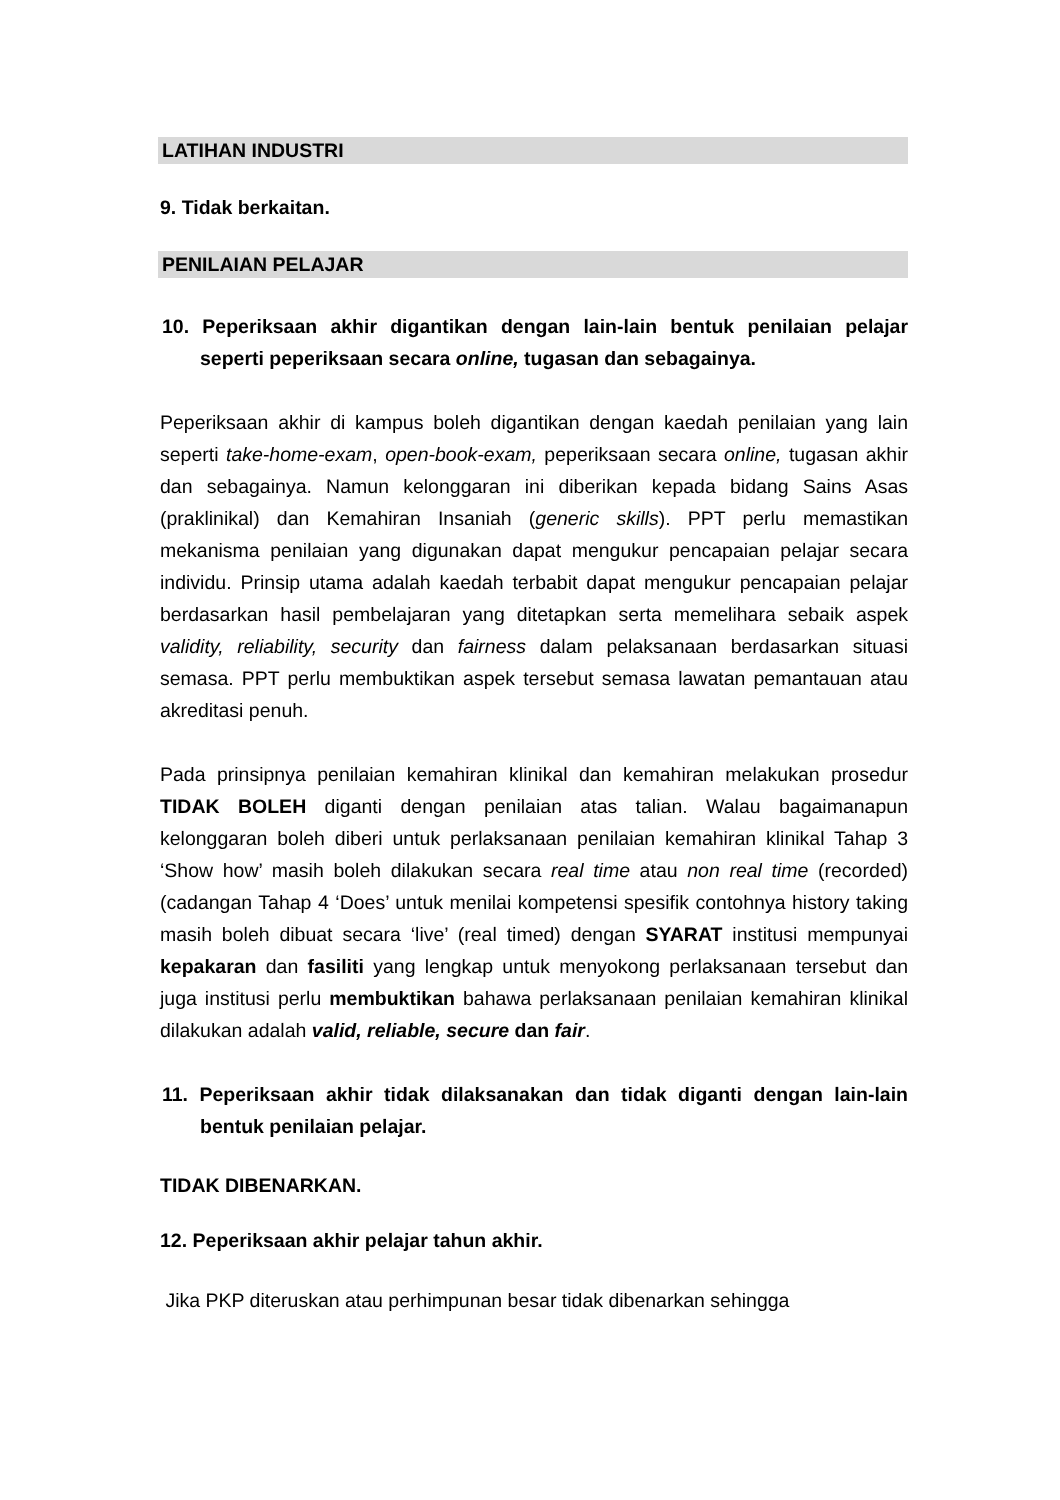LATIHAN INDUSTRI
9. Tidak berkaitan.
PENILAIAN PELAJAR
10. Peperiksaan akhir digantikan dengan lain-lain bentuk penilaian pelajar seperti peperiksaan secara online, tugasan dan sebagainya.
Peperiksaan akhir di kampus boleh digantikan dengan kaedah penilaian yang lain seperti take-home-exam, open-book-exam, peperiksaan secara online, tugasan akhir dan sebagainya. Namun kelonggaran ini diberikan kepada bidang Sains Asas (praklinikal) dan Kemahiran Insaniah (generic skills). PPT perlu memastikan mekanisma penilaian yang digunakan dapat mengukur pencapaian pelajar secara individu. Prinsip utama adalah kaedah terbabit dapat mengukur pencapaian pelajar berdasarkan hasil pembelajaran yang ditetapkan serta memelihara sebaik aspek validity, reliability, security dan fairness dalam pelaksanaan berdasarkan situasi semasa. PPT perlu membuktikan aspek tersebut semasa lawatan pemantauan atau akreditasi penuh.
Pada prinsipnya penilaian kemahiran klinikal dan kemahiran melakukan prosedur TIDAK BOLEH diganti dengan penilaian atas talian. Walau bagaimanapun kelonggaran boleh diberi untuk perlaksanaan penilaian kemahiran klinikal Tahap 3 ‘Show how’ masih boleh dilakukan secara real time atau non real time (recorded) (cadangan Tahap 4 ‘Does’ untuk menilai kompetensi spesifik contohnya history taking masih boleh dibuat secara ‘live’ (real timed) dengan SYARAT institusi mempunyai kepakaran dan fasiliti yang lengkap untuk menyokong perlaksanaan tersebut dan juga institusi perlu membuktikan bahawa perlaksanaan penilaian kemahiran klinikal dilakukan adalah valid, reliable, secure dan fair.
11. Peperiksaan akhir tidak dilaksanakan dan tidak diganti dengan lain-lain bentuk penilaian pelajar.
TIDAK DIBENARKAN.
12. Peperiksaan akhir pelajar tahun akhir.
Jika PKP diteruskan atau perhimpunan besar tidak dibenarkan sehingga